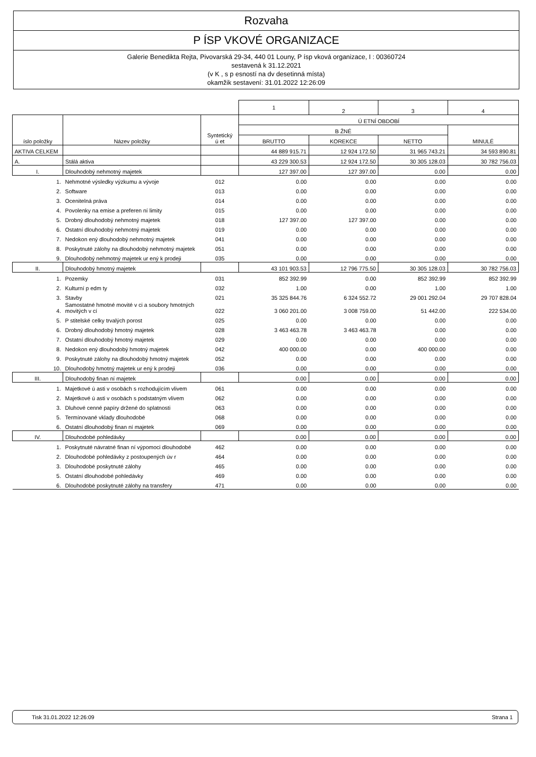Rozvaha
P ÍSP VKOVÉ ORGANIZACE
Galerie Benedikta Rejta, Pivovarská 29-34, 440 01 Louny, P ísp vková organizace, I : 00360724
sestavená k 31.12.2021
(v K , s p esností na dv desetinná místa)
okamžik sestavení: 31.01.2022 12:26:09
| | | | 1 | 2 | 3 | 4 |
| íslo položky | Název položky | Syntetický ú et | Ú ETNÍ OBDOBÍ | | | |
| | | | B ŽNÉ | | | MINULÉ |
| | | | BRUTTO | KOREKCE | NETTO | |
| AKTIVA CELKEM | | | 44 889 915.71 | 12 924 172.50 | 31 965 743.21 | 34 593 890.81 |
| A. | Stálá aktiva | | 43 229 300.53 | 12 924 172.50 | 30 305 128.03 | 30 782 756.03 |
| I. | Dlouhodobý nehmotný majetek | | 127 397.00 | 127 397.00 | 0.00 | 0.00 |
| 1. | Nehmotné výsledky výzkumu a vývoje | 012 | 0.00 | 0.00 | 0.00 | 0.00 |
| 2. | Software | 013 | 0.00 | 0.00 | 0.00 | 0.00 |
| 3. | Ocenitelná práva | 014 | 0.00 | 0.00 | 0.00 | 0.00 |
| 4. | Povolenky na emise a preferen ní limity | 015 | 0.00 | 0.00 | 0.00 | 0.00 |
| 5. | Drobný dlouhodobý nehmotný majetek | 018 | 127 397.00 | 127 397.00 | 0.00 | 0.00 |
| 6. | Ostatní dlouhodobý nehmotný majetek | 019 | 0.00 | 0.00 | 0.00 | 0.00 |
| 7. | Nedokon ený dlouhodobý nehmotný majetek | 041 | 0.00 | 0.00 | 0.00 | 0.00 |
| 8. | Poskytnuté zálohy na dlouhodobý nehmotný majetek | 051 | 0.00 | 0.00 | 0.00 | 0.00 |
| 9. | Dlouhodobý nehmotný majetek ur ený k prodeji | 035 | 0.00 | 0.00 | 0.00 | 0.00 |
| II. | Dlouhodobý hmotný majetek | | 43 101 903.53 | 12 796 775.50 | 30 305 128.03 | 30 782 756.03 |
| 1. | Pozemky | 031 | 852 392.99 | 0.00 | 852 392.99 | 852 392.99 |
| 2. | Kulturní p edm ty | 032 | 1.00 | 0.00 | 1.00 | 1.00 |
| 3. | Stavby | 021 | 35 325 844.76 | 6 324 552.72 | 29 001 292.04 | 29 707 828.04 |
| 4. | Samostatné hmotné movité v ci a soubory hmotných movitých v cí | 022 | 3 060 201.00 | 3 008 759.00 | 51 442.00 | 222 534.00 |
| 5. | P stitelské celky trvalých porost | 025 | 0.00 | 0.00 | 0.00 | 0.00 |
| 6. | Drobný dlouhodobý hmotný majetek | 028 | 3 463 463.78 | 3 463 463.78 | 0.00 | 0.00 |
| 7. | Ostatní dlouhodobý hmotný majetek | 029 | 0.00 | 0.00 | 0.00 | 0.00 |
| 8. | Nedokon ený dlouhodobý hmotný majetek | 042 | 400 000.00 | 0.00 | 400 000.00 | 0.00 |
| 9. | Poskytnuté zálohy na dlouhodobý hmotný majetek | 052 | 0.00 | 0.00 | 0.00 | 0.00 |
| 10. | Dlouhodobý hmotný majetek ur ený k prodeji | 036 | 0.00 | 0.00 | 0.00 | 0.00 |
| III. | Dlouhodobý finan ní majetek | | 0.00 | 0.00 | 0.00 | 0.00 |
| 1. | Majetkové ú asti v osobách s rozhodujícím vlivem | 061 | 0.00 | 0.00 | 0.00 | 0.00 |
| 2. | Majetkové ú asti v osobách s podstatným vlivem | 062 | 0.00 | 0.00 | 0.00 | 0.00 |
| 3. | Dluhové cenné papíry držené do splatnosti | 063 | 0.00 | 0.00 | 0.00 | 0.00 |
| 5. | Termínované vklady dlouhodobé | 068 | 0.00 | 0.00 | 0.00 | 0.00 |
| 6. | Ostatní dlouhodobý finan ní majetek | 069 | 0.00 | 0.00 | 0.00 | 0.00 |
| IV. | Dlouhodobé pohledávky | | 0.00 | 0.00 | 0.00 | 0.00 |
| 1. | Poskytnuté návratné finan ní výpomoci dlouhodobé | 462 | 0.00 | 0.00 | 0.00 | 0.00 |
| 2. | Dlouhodobé pohledávky z postoupených úv r | 464 | 0.00 | 0.00 | 0.00 | 0.00 |
| 3. | Dlouhodobé poskytnuté zálohy | 465 | 0.00 | 0.00 | 0.00 | 0.00 |
| 5. | Ostatní dlouhodobé pohledávky | 469 | 0.00 | 0.00 | 0.00 | 0.00 |
| 6. | Dlouhodobé poskytnuté zálohy na transfery | 471 | 0.00 | 0.00 | 0.00 | 0.00 |
Tisk 31.01.2022 12:26:09 Strana 1